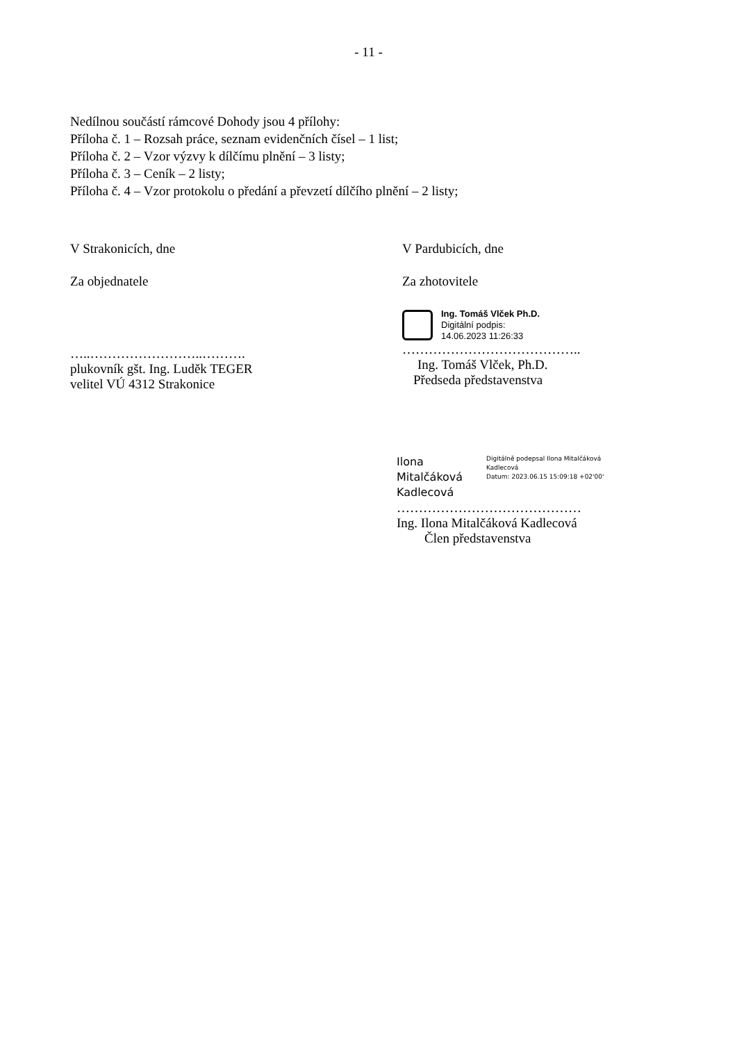- 11 -
Nedílnou součástí rámcové Dohody jsou 4 přílohy:
Příloha č. 1 – Rozsah práce, seznam evidenčních čísel – 1 list;
Příloha č. 2 – Vzor výzvy k dílčímu plnění – 3 listy;
Příloha č. 3 – Ceník – 2 listy;
Příloha č. 4 – Vzor protokolu o předání a převzetí dílčího plnění – 2 listy;
V Strakonicích, dne V Pardubicích, dne
Za objednatele Za zhotovitele
…..……………………..……….
plukovník gšt. Ing. Luděk TEGER
velitel VÚ 4312 Strakonice
Ing. Tomáš Vlček Ph.D.
Digitální podpis:
14.06.2023 11:26:33
…………………………………..
Ing. Tomáš Vlček, Ph.D.
Předseda představenstva
Ilona Mitalčáková Kadlecová
Digitálně podepsal Ilona Mitalčáková Kadlecová
Datum: 2023.06.15 15:09:18 +02'00'
……………………………………
Ing. Ilona Mitalčáková Kadlecová
Člen představenstva